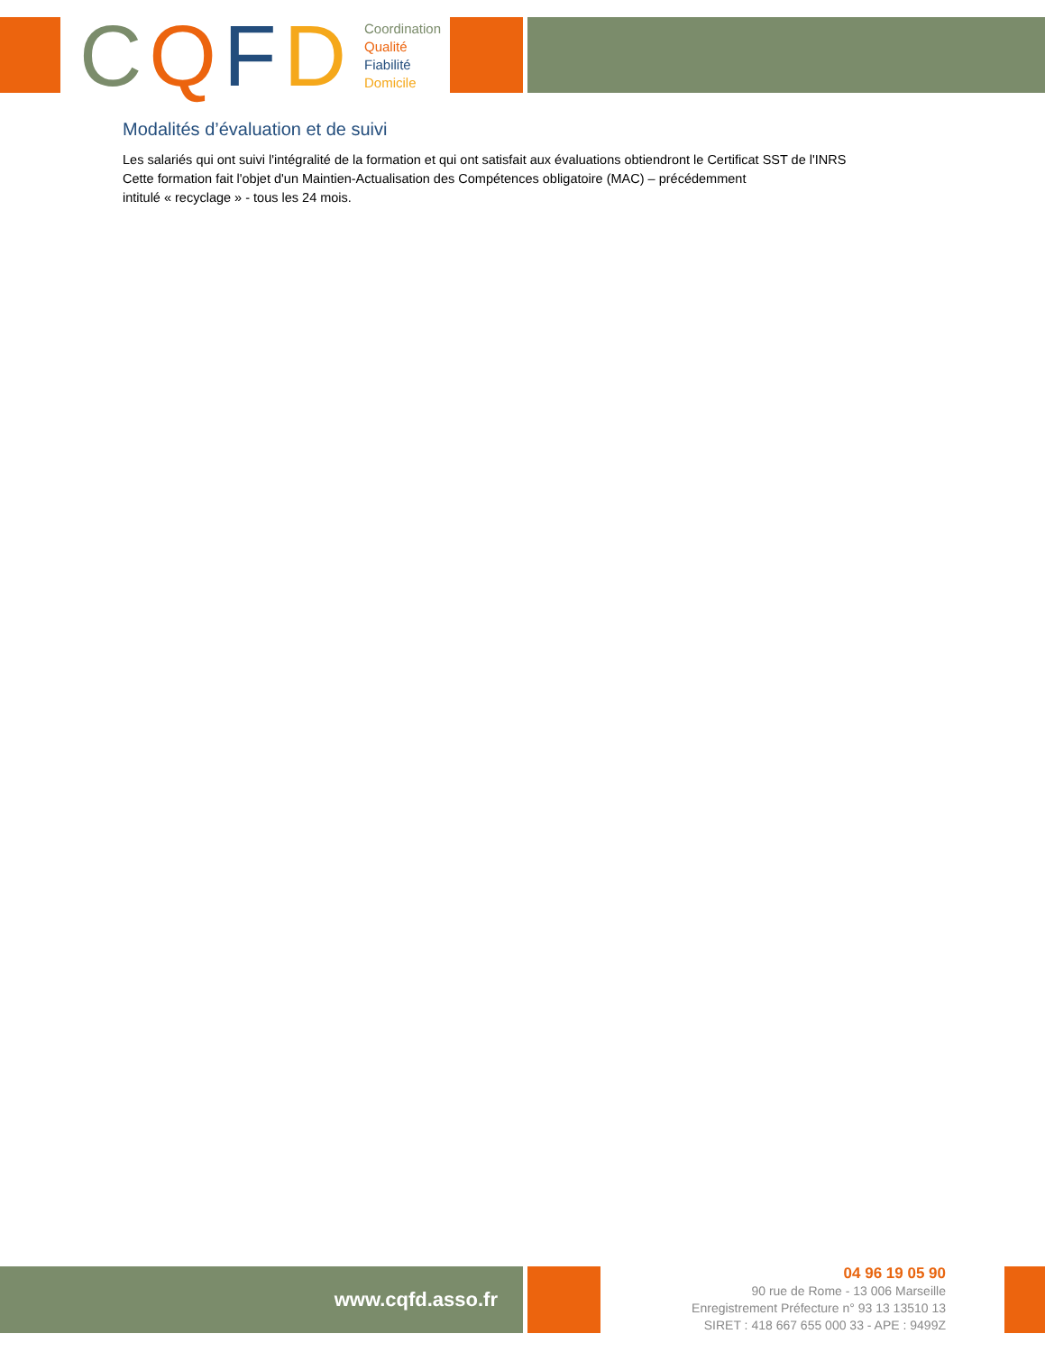CQFD
Coordination
Qualité
Fiabilité
Domicile
Modalités d’évaluation et de suivi
Les salariés qui ont suivi l'intégralité de la formation et qui ont satisfait aux évaluations obtiendront le Certificat SST de l'INRS
Cette formation fait l'objet d'un Maintien-Actualisation des Compétences obligatoire (MAC) – précédemment
intitulé « recyclage » - tous les 24 mois.
www.cqfd.asso.fr
04 96 19 05 90
90 rue de Rome - 13 006 Marseille
Enregistrement Préfecture n° 93 13 13510 13
SIRET : 418 667 655 000 33 - APE : 9499Z